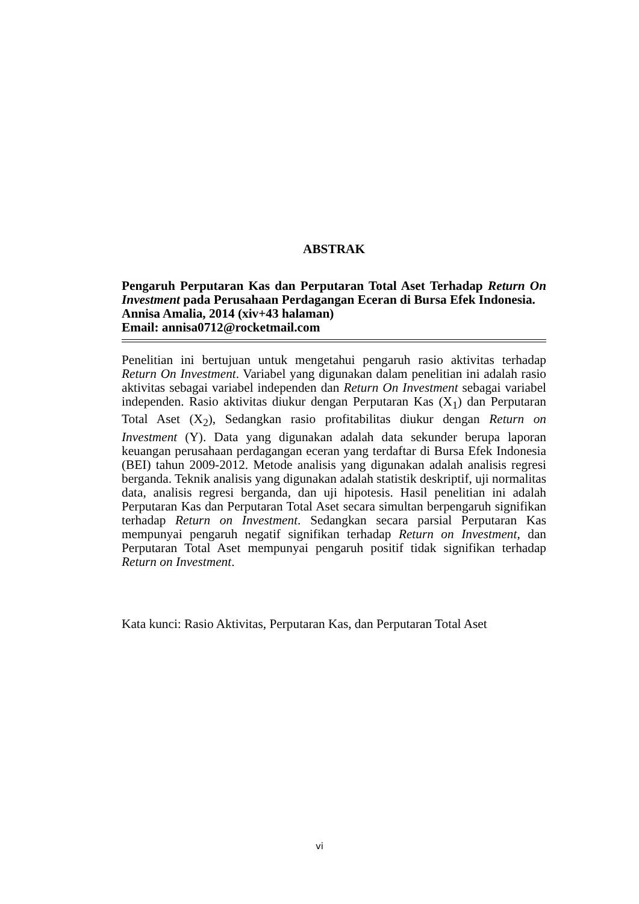ABSTRAK
Pengaruh Perputaran Kas dan Perputaran Total Aset Terhadap Return On Investment pada Perusahaan Perdagangan Eceran di Bursa Efek Indonesia.
Annisa Amalia, 2014 (xiv+43 halaman)
Email: annisa0712@rocketmail.com
Penelitian ini bertujuan untuk mengetahui pengaruh rasio aktivitas terhadap Return On Investment. Variabel yang digunakan dalam penelitian ini adalah rasio aktivitas sebagai variabel independen dan Return On Investment sebagai variabel independen. Rasio aktivitas diukur dengan Perputaran Kas (X<sub>1</sub>) dan Perputaran Total Aset (X<sub>2</sub>), Sedangkan rasio profitabilitas diukur dengan Return on Investment (Y). Data yang digunakan adalah data sekunder berupa laporan keuangan perusahaan perdagangan eceran yang terdaftar di Bursa Efek Indonesia (BEI) tahun 2009-2012. Metode analisis yang digunakan adalah analisis regresi berganda. Teknik analisis yang digunakan adalah statistik deskriptif, uji normalitas data, analisis regresi berganda, dan uji hipotesis. Hasil penelitian ini adalah Perputaran Kas dan Perputaran Total Aset secara simultan berpengaruh signifikan terhadap Return on Investment. Sedangkan secara parsial Perputaran Kas mempunyai pengaruh negatif signifikan terhadap Return on Investment, dan Perputaran Total Aset mempunyai pengaruh positif tidak signifikan terhadap Return on Investment.
Kata kunci: Rasio Aktivitas, Perputaran Kas, dan Perputaran Total Aset
vi